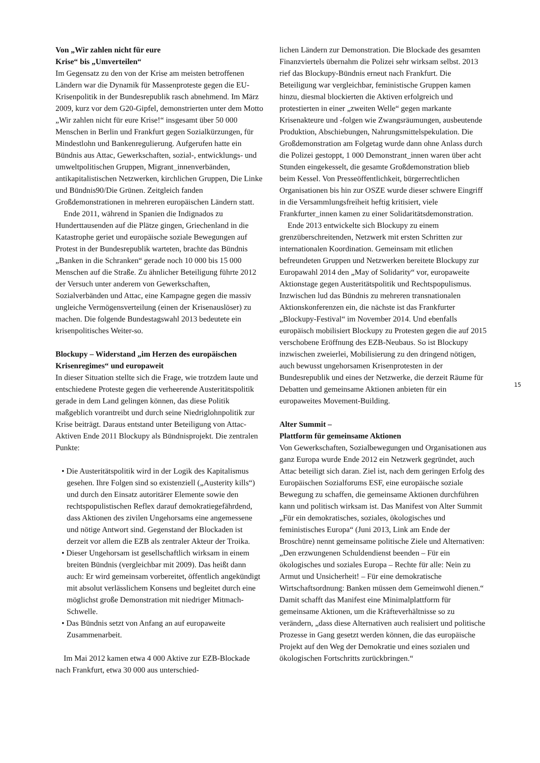Von „Wir zahlen nicht für eure
Krise“ bis „Umverteilen“
Im Gegensatz zu den von der Krise am meisten betroffenen Ländern war die Dynamik für Massenproteste gegen die EU-Krisenpolitik in der Bundesrepublik rasch abnehmend. Im März 2009, kurz vor dem G20-Gipfel, demonstrierten unter dem Motto „Wir zahlen nicht für eure Krise!“ insgesamt über 50 000 Menschen in Berlin und Frankfurt gegen Sozialkürzungen, für Mindestlohn und Bankenregulierung. Aufgerufen hatte ein Bündnis aus Attac, Gewerkschaften, sozial-, entwicklungs- und umweltpolitischen Gruppen, Migrant_innenverbänden, antikapitalistischen Netzwerken, kirchlichen Gruppen, Die Linke und Bündnis90/Die Grünen. Zeitgleich fanden Großdemonstrationen in mehreren europäischen Ländern statt.
Ende 2011, während in Spanien die Indignados zu Hunderttausenden auf die Plätze gingen, Griechenland in die Katastrophe geriet und europäische soziale Bewegungen auf Protest in der Bundesrepublik warteten, brachte das Bündnis „Banken in die Schranken“ gerade noch 10 000 bis 15 000 Menschen auf die Straße. Zu ähnlicher Beteiligung führte 2012 der Versuch unter anderem von Gewerkschaften, Sozialverbänden und Attac, eine Kampagne gegen die massiv ungleiche Vermögensverteilung (einen der Krisenauslöser) zu machen. Die folgende Bundestagswahl 2013 bedeutete ein krisenpolitisches Weiter-so.
Blockupy – Widerstand „im Herzen des europäischen Krisenregimes“ und europaweit
In dieser Situation stellte sich die Frage, wie trotzdem laute und entschiedene Proteste gegen die verheerende Austeritätspolitik gerade in dem Land gelingen können, das diese Politik maßgeblich vorantreibt und durch seine Niedriglohnpolitik zur Krise beiträgt. Daraus entstand unter Beteiligung von Attac-Aktiven Ende 2011 Blockupy als Bündnisprojekt. Die zentralen Punkte:
• Die Austeritätspolitik wird in der Logik des Kapitalismus gesehen. Ihre Folgen sind so existenziell („Austerity kills“) und durch den Einsatz autoritärer Elemente sowie den rechtspopulistischen Reflex darauf demokratiegefährdend, dass Aktionen des zivilen Ungehorsams eine angemessene und nötige Antwort sind. Gegenstand der Blockaden ist derzeit vor allem die EZB als zentraler Akteur der Troika.
• Dieser Ungehorsam ist gesellschaftlich wirksam in einem breiten Bündnis (vergleichbar mit 2009). Das heißt dann auch: Er wird gemeinsam vorbereitet, öffentlich angekündigt mit absolut verlässlichem Konsens und begleitet durch eine möglichst große Demonstration mit niedriger Mitmach-Schwelle.
• Das Bündnis setzt von Anfang an auf europaweite Zusammenarbeit.
Im Mai 2012 kamen etwa 4 000 Aktive zur EZB-Blockade nach Frankfurt, etwa 30 000 aus unterschied-
lichen Ländern zur Demonstration. Die Blockade des gesamten Finanzviertels übernahm die Polizei sehr wirksam selbst. 2013 rief das Blockupy-Bündnis erneut nach Frankfurt. Die Beteiligung war vergleichbar, feministische Gruppen kamen hinzu, diesmal blockierten die Aktiven erfolgreich und protestierten in einer „zweiten Welle“ gegen markante Krisenakteure und -folgen wie Zwangsräumungen, ausbeutende Produktion, Abschiebungen, Nahrungsmittelspekulation. Die Großdemonstration am Folgetag wurde dann ohne Anlass durch die Polizei gestoppt, 1 000 Demonstrant_innen waren über acht Stunden eingekesselt, die gesamte Großdemonstration blieb beim Kessel. Von Presseöffentlichkeit, bürgerrechtlichen Organisationen bis hin zur OSZE wurde dieser schwere Eingriff in die Versammlungsfreiheit heftig kritisiert, viele Frankfurter_innen kamen zu einer Solidaritätsdemonstration.
Ende 2013 entwickelte sich Blockupy zu einem grenzüberschreitenden, Netzwerk mit ersten Schritten zur internationalen Koordination. Gemeinsam mit etlichen befreundeten Gruppen und Netzwerken bereitete Blockupy zur Europawahl 2014 den „May of Solidarity“ vor, europaweite Aktionstage gegen Austeritätspolitik und Rechtspopulismus. Inzwischen lud das Bündnis zu mehreren transnationalen Aktionskonferenzen ein, die nächste ist das Frankfurter „Blockupy-Festival“ im November 2014. Und ebenfalls europäisch mobilisiert Blockupy zu Protesten gegen die auf 2015 verschobene Eröffnung des EZB-Neubaus. So ist Blockupy inzwischen zweierlei, Mobilisierung zu den dringend nötigen, auch bewusst ungehorsamen Krisenprotesten in der Bundesrepublik und eines der Netzwerke, die derzeit Räume für Debatten und gemeinsame Aktionen anbieten für ein europaweites Movement-Building.
Alter Summit –
Plattform für gemeinsame Aktionen
Von Gewerkschaften, Sozialbewegungen und Organisationen aus ganz Europa wurde Ende 2012 ein Netzwerk gegründet, auch Attac beteiligt sich daran. Ziel ist, nach dem geringen Erfolg des Europäischen Sozialforums ESF, eine europäische soziale Bewegung zu schaffen, die gemeinsame Aktionen durchführen kann und politisch wirksam ist. Das Manifest von Alter Summit „Für ein demokratisches, soziales, ökologisches und feministisches Europa“ (Juni 2013, Link am Ende der Broschüre) nennt gemeinsame politische Ziele und Alternativen: „Den erzwungenen Schuldendienst beenden – Für ein ökologisches und soziales Europa – Rechte für alle: Nein zu Armut und Unsicherheit! – Für eine demokratische Wirtschaftsordnung: Banken müssen dem Gemeinwohl dienen.“ Damit schafft das Manifest eine Minimalplattform für gemeinsame Aktionen, um die Kräfteverhältnisse so zu verändern, „dass diese Alternativen auch realisiert und politische Prozesse in Gang gesetzt werden können, die das europäische Projekt auf den Weg der Demokratie und eines sozialen und ökologischen Fortschritts zurückbringen.“
15